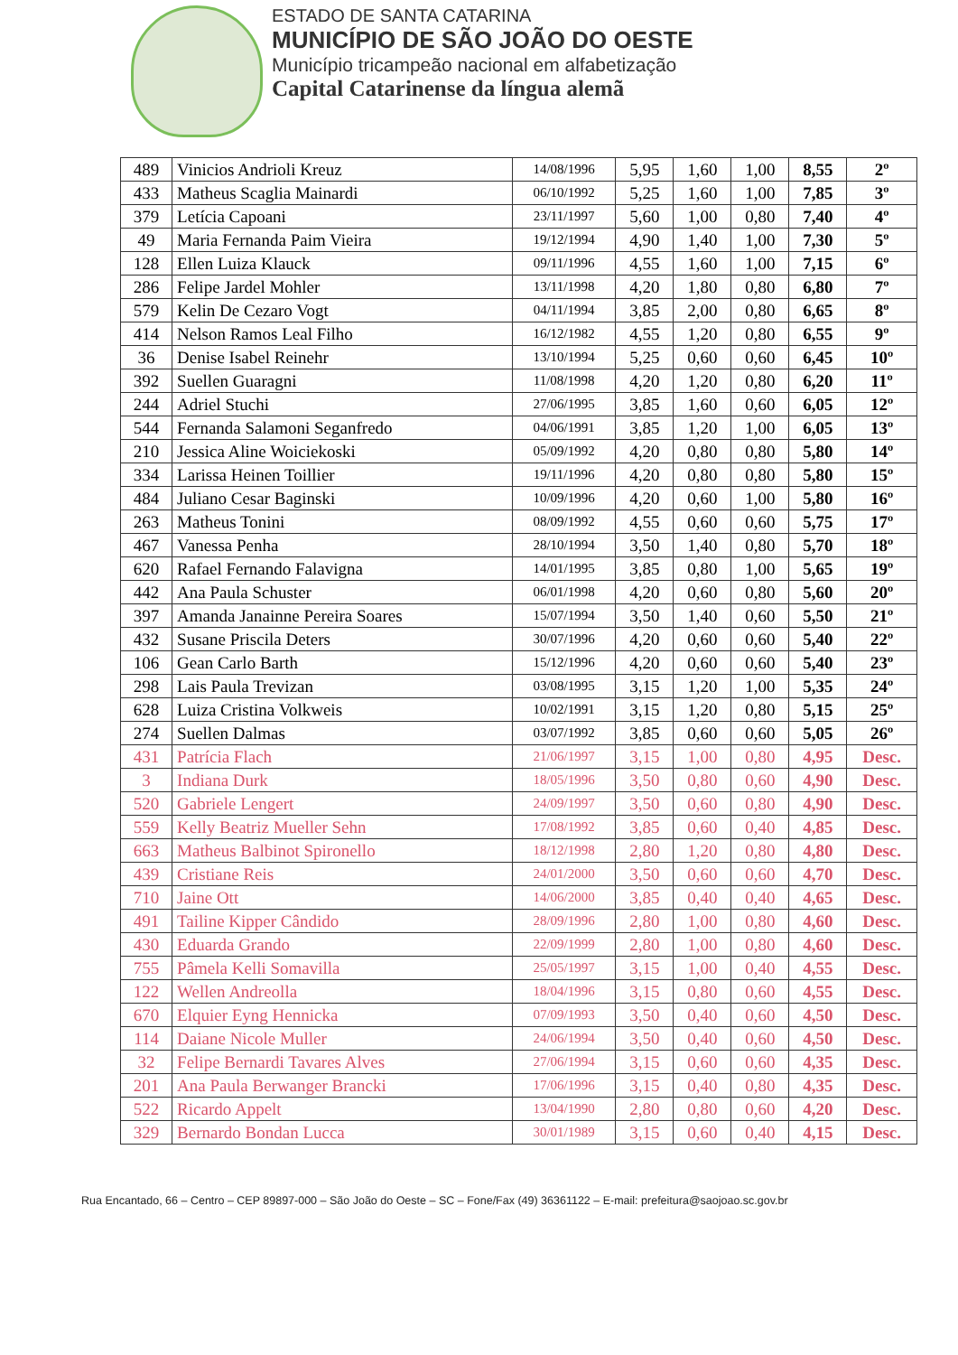ESTADO DE SANTA CATARINA
MUNICÍPIO DE SÃO JOÃO DO OESTE
Município tricampeão nacional em alfabetização
Capital Catarinense da língua alemã
| 489 | Vinicios Andrioli Kreuz | 14/08/1996 | 5,95 | 1,60 | 1,00 | 8,55 | 2º |
| 433 | Matheus Scaglia Mainardi | 06/10/1992 | 5,25 | 1,60 | 1,00 | 7,85 | 3º |
| 379 | Letícia Capoani | 23/11/1997 | 5,60 | 1,00 | 0,80 | 7,40 | 4º |
| 49 | Maria Fernanda Paim Vieira | 19/12/1994 | 4,90 | 1,40 | 1,00 | 7,30 | 5º |
| 128 | Ellen Luiza Klauck | 09/11/1996 | 4,55 | 1,60 | 1,00 | 7,15 | 6º |
| 286 | Felipe Jardel Mohler | 13/11/1998 | 4,20 | 1,80 | 0,80 | 6,80 | 7º |
| 579 | Kelin De Cezaro Vogt | 04/11/1994 | 3,85 | 2,00 | 0,80 | 6,65 | 8º |
| 414 | Nelson Ramos Leal Filho | 16/12/1982 | 4,55 | 1,20 | 0,80 | 6,55 | 9º |
| 36 | Denise Isabel Reinehr | 13/10/1994 | 5,25 | 0,60 | 0,60 | 6,45 | 10º |
| 392 | Suellen Guaragni | 11/08/1998 | 4,20 | 1,20 | 0,80 | 6,20 | 11º |
| 244 | Adriel Stuchi | 27/06/1995 | 3,85 | 1,60 | 0,60 | 6,05 | 12º |
| 544 | Fernanda Salamoni Seganfredo | 04/06/1991 | 3,85 | 1,20 | 1,00 | 6,05 | 13º |
| 210 | Jessica Aline Woiciekoski | 05/09/1992 | 4,20 | 0,80 | 0,80 | 5,80 | 14º |
| 334 | Larissa Heinen Toillier | 19/11/1996 | 4,20 | 0,80 | 0,80 | 5,80 | 15º |
| 484 | Juliano Cesar Baginski | 10/09/1996 | 4,20 | 0,60 | 1,00 | 5,80 | 16º |
| 263 | Matheus Tonini | 08/09/1992 | 4,55 | 0,60 | 0,60 | 5,75 | 17º |
| 467 | Vanessa Penha | 28/10/1994 | 3,50 | 1,40 | 0,80 | 5,70 | 18º |
| 620 | Rafael Fernando Falavigna | 14/01/1995 | 3,85 | 0,80 | 1,00 | 5,65 | 19º |
| 442 | Ana Paula Schuster | 06/01/1998 | 4,20 | 0,60 | 0,80 | 5,60 | 20º |
| 397 | Amanda Janainne Pereira Soares | 15/07/1994 | 3,50 | 1,40 | 0,60 | 5,50 | 21º |
| 432 | Susane Priscila Deters | 30/07/1996 | 4,20 | 0,60 | 0,60 | 5,40 | 22º |
| 106 | Gean Carlo Barth | 15/12/1996 | 4,20 | 0,60 | 0,60 | 5,40 | 23º |
| 298 | Lais Paula Trevizan | 03/08/1995 | 3,15 | 1,20 | 1,00 | 5,35 | 24º |
| 628 | Luiza Cristina Volkweis | 10/02/1991 | 3,15 | 1,20 | 0,80 | 5,15 | 25º |
| 274 | Suellen Dalmas | 03/07/1992 | 3,85 | 0,60 | 0,60 | 5,05 | 26º |
| 431 | Patrícia Flach | 21/06/1997 | 3,15 | 1,00 | 0,80 | 4,95 | Desc. |
| 3 | Indiana Durk | 18/05/1996 | 3,50 | 0,80 | 0,60 | 4,90 | Desc. |
| 520 | Gabriele Lengert | 24/09/1997 | 3,50 | 0,60 | 0,80 | 4,90 | Desc. |
| 559 | Kelly Beatriz Mueller Sehn | 17/08/1992 | 3,85 | 0,60 | 0,40 | 4,85 | Desc. |
| 663 | Matheus Balbinot Spironello | 18/12/1998 | 2,80 | 1,20 | 0,80 | 4,80 | Desc. |
| 439 | Cristiane Reis | 24/01/2000 | 3,50 | 0,60 | 0,60 | 4,70 | Desc. |
| 710 | Jaine Ott | 14/06/2000 | 3,85 | 0,40 | 0,40 | 4,65 | Desc. |
| 491 | Tailine Kipper Cândido | 28/09/1996 | 2,80 | 1,00 | 0,80 | 4,60 | Desc. |
| 430 | Eduarda Grando | 22/09/1999 | 2,80 | 1,00 | 0,80 | 4,60 | Desc. |
| 755 | Pâmela Kelli Somavilla | 25/05/1997 | 3,15 | 1,00 | 0,40 | 4,55 | Desc. |
| 122 | Wellen Andreolla | 18/04/1996 | 3,15 | 0,80 | 0,60 | 4,55 | Desc. |
| 670 | Elquier Eyng Hennicka | 07/09/1993 | 3,50 | 0,40 | 0,60 | 4,50 | Desc. |
| 114 | Daiane Nicole Muller | 24/06/1994 | 3,50 | 0,40 | 0,60 | 4,50 | Desc. |
| 32 | Felipe Bernardi Tavares Alves | 27/06/1994 | 3,15 | 0,60 | 0,60 | 4,35 | Desc. |
| 201 | Ana Paula Berwanger Brancki | 17/06/1996 | 3,15 | 0,40 | 0,80 | 4,35 | Desc. |
| 522 | Ricardo Appelt | 13/04/1990 | 2,80 | 0,80 | 0,60 | 4,20 | Desc. |
| 329 | Bernardo Bondan Lucca | 30/01/1989 | 3,15 | 0,60 | 0,40 | 4,15 | Desc. |
Rua Encantado, 66 – Centro – CEP 89897-000 – São João do Oeste – SC – Fone/Fax (49) 36361122 – E-mail: prefeitura@saojoao.sc.gov.br